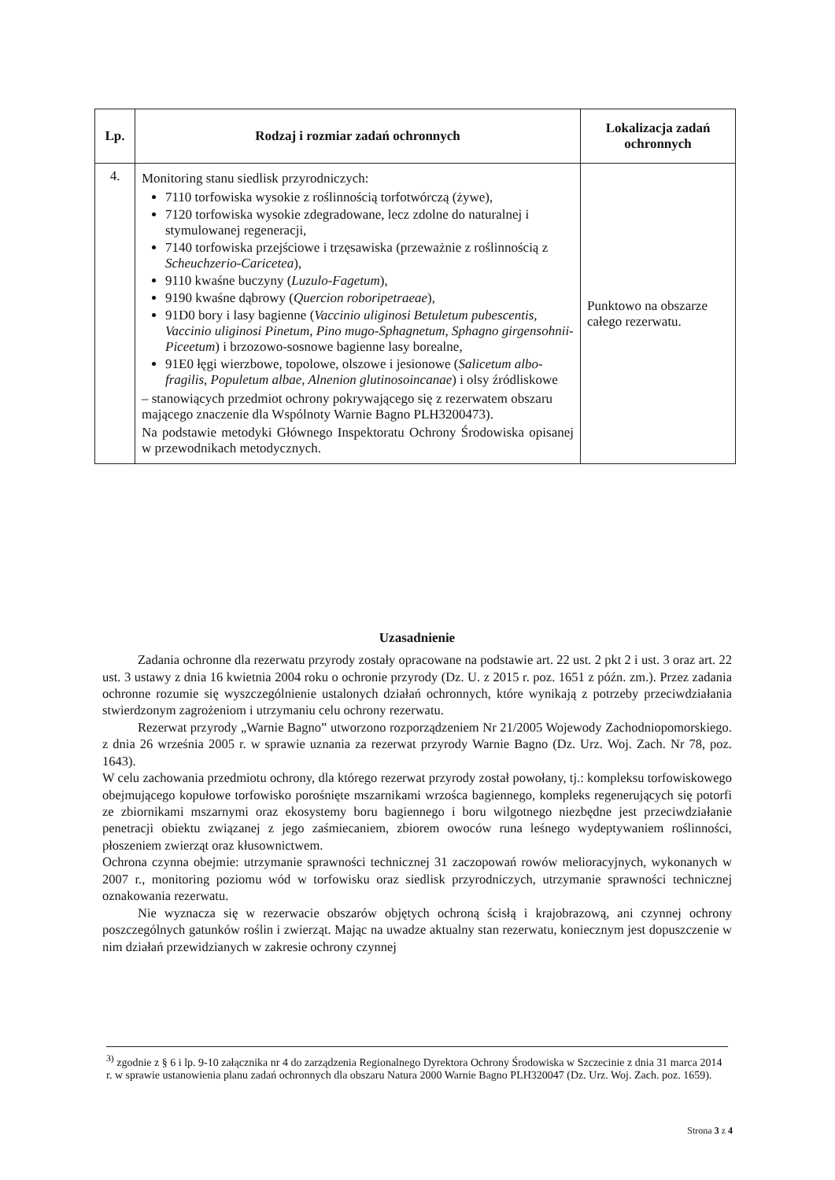| Lp. | Rodzaj i rozmiar zadań ochronnych | Lokalizacja zadań ochronnych |
| --- | --- | --- |
| 4. | Monitoring stanu siedlisk przyrodniczych: 7110 torfowiska wysokie z roślinnością torfotwórczą (żywe), 7120 torfowiska wysokie zdegradowane, lecz zdolne do naturalnej i stymulowanej regeneracji, 7140 torfowiska przejściowe i trzęsawiska (przeważnie z roślinnością z Scheuchzerio-Caricetea ), 9110 kwaśne buczyny ( Luzulo-Fagetum ), 9190 kwaśne dąbrowy ( Quercion roboripetraeae ), 91D0 bory i lasy bagienne ( Vaccinio uliginosi Betuletum pubescentis, Vaccinio uliginosi Pinetum, Pino mugo-Sphagnetum, Sphagno girgensohnii-Piceetum ) i brzozowo-sosnowe bagienne lasy borealne, 91E0 łęgi wierzbowe, topolowe, olszowe i jesionowe ( Salicetum albo-fragilis, Populetum albae, Alnenion glutinosoincanae ) i olsy źródliskowe – stanowiących przedmiot ochrony pokrywającego się z rezerwatem obszaru mającego znaczenie dla Wspólnoty Warnie Bagno PLH3200473). Na podstawie metodyki Głównego Inspektoratu Ochrony Środowiska opisanej w przewodnikach metodycznych. | Punktowo na obszarze całego rezerwatu. |
Uzasadnienie
Zadania ochronne dla rezerwatu przyrody zostały opracowane na podstawie art. 22 ust. 2 pkt 2 i ust. 3 oraz art. 22 ust. 3 ustawy z dnia 16 kwietnia 2004 roku o ochronie przyrody (Dz. U. z 2015 r. poz. 1651 z późn. zm.). Przez zadania ochronne rozumie się wyszczególnienie ustalonych działań ochronnych, które wynikają z potrzeby przeciwdziałania stwierdzonym zagrożeniom i utrzymaniu celu ochrony rezerwatu.
Rezerwat przyrody „Warnie Bagno” utworzono rozporządzeniem Nr 21/2005 Wojewody Zachodniopomorskiego. z dnia 26 września 2005 r. w sprawie uznania za rezerwat przyrody Warnie Bagno (Dz. Urz. Woj. Zach. Nr 78, poz. 1643).
W celu zachowania przedmiotu ochrony, dla którego rezerwat przyrody został powołany, tj.: kompleksu torfowiskowego obejmującego kopułowe torfowisko porośnięte mszarnikami wrzośca bagiennego, kompleks regenerujących się potorfi ze zbiornikami mszarnymi oraz ekosystemy boru bagiennego i boru wilgotnego niezbędne jest przeciwdziałanie penetracji obiektu związanej z jego zaśmiecaniem, zbiorem owoców runa leśnego wydeptywaniem roślinności, płoszeniem zwierząt oraz kłusownictwem.
Ochrona czynna obejmie: utrzymanie sprawności technicznej 31 zaczopowań rowów melioracyjnych, wykonanych w 2007 r., monitoring poziomu wód w torfowisku oraz siedlisk przyrodniczych, utrzymanie sprawności technicznej oznakowania rezerwatu.
Nie wyznacza się w rezerwacie obszarów objętych ochroną ścisłą i krajobrazową, ani czynnej ochrony poszczególnych gatunków roślin i zwierząt. Mając na uwadze aktualny stan rezerwatu, koniecznym jest dopuszczenie w nim działań przewidzianych w zakresie ochrony czynnej
<sup>3)</sup> zgodnie z § 6 i lp. 9-10 załącznika nr 4 do zarządzenia Regionalnego Dyrektora Ochrony Środowiska w Szczecinie z dnia 31 marca 2014 r. w sprawie ustanowienia planu zadań ochronnych dla obszaru Natura 2000 Warnie Bagno PLH320047 (Dz. Urz. Woj. Zach. poz. 1659).
Strona 3 z 4